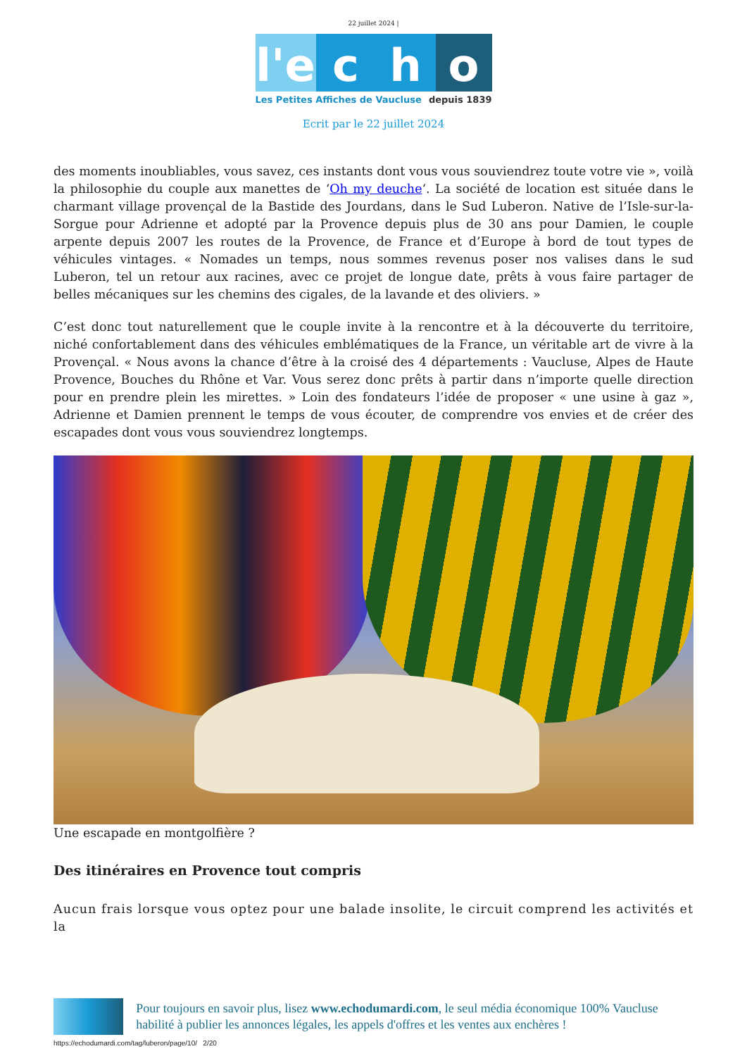22 juillet 2024 |
l'e
c h o
Les Petites Affiches de Vaucluse depuis 1839
Ecrit par le 22 juillet 2024
des moments inoubliables, vous savez, ces instants dont vous vous souviendrez toute votre vie », voilà la philosophie du couple aux manettes de ‘Oh my deuche‘. La société de location est située dans le charmant village provençal de la Bastide des Jourdans, dans le Sud Luberon. Native de l’Isle-sur-la-Sorgue pour Adrienne et adopté par la Provence depuis plus de 30 ans pour Damien, le couple arpente depuis 2007 les routes de la Provence, de France et d’Europe à bord de tout types de véhicules vintages. « Nomades un temps, nous sommes revenus poser nos valises dans le sud Luberon, tel un retour aux racines, avec ce projet de longue date, prêts à vous faire partager de belles mécaniques sur les chemins des cigales, de la lavande et des oliviers. »
C’est donc tout naturellement que le couple invite à la rencontre et à la découverte du territoire, niché confortablement dans des véhicules emblématiques de la France, un véritable art de vivre à la Provençal. « Nous avons la chance d’être à la croisé des 4 départements : Vaucluse, Alpes de Haute Provence, Bouches du Rhône et Var. Vous serez donc prêts à partir dans n’importe quelle direction pour en prendre plein les mirettes. » Loin des fondateurs l’idée de proposer « une usine à gaz », Adrienne et Damien prennent le temps de vous écouter, de comprendre vos envies et de créer des escapades dont vous vous souviendrez longtemps.
Une escapade en montgolfière ?
Des itinéraires en Provence tout compris
Aucun frais lorsque vous optez pour une balade insolite, le circuit comprend les activités et la
Pour toujours en savoir plus, lisez www.echodumardi.com, le seul média économique 100% Vaucluse habilité à publier les annonces légales, les appels d'offres et les ventes aux enchères !
https://echodumardi.com/tag/luberon/page/10/ 2/20